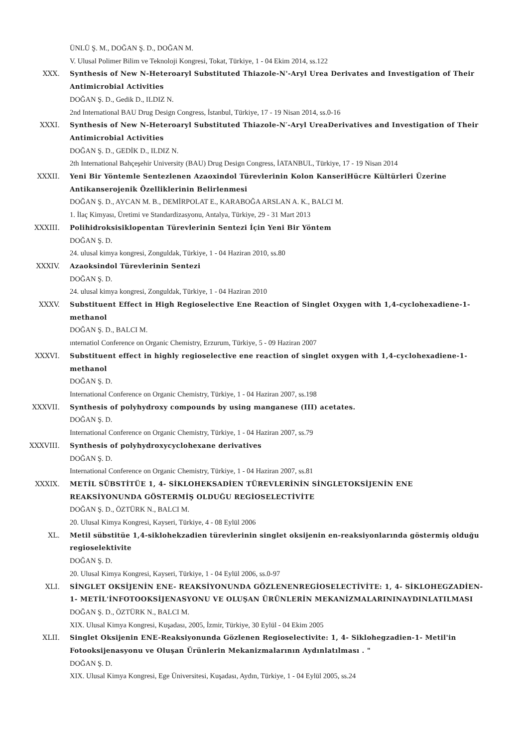ÜNLÜ Ş. M., DOĞAN Ş. D., DOĞAN M.
V. Ulusal Polimer Bilim ve Teknoloji Kongresi, Tokat, Türkiye, 1 - 04 Ekim 2014, ss.122
XXX. Synthesis of New N-Heteroaryl Substituted Thiazole-N'-Aryl Urea Derivates and Investigation of Their Antimicrobial Activities
DOĞAN Ş. D., Gedik D., ILDIZ N.
2nd International BAU Drug Design Congress, İstanbul, Türkiye, 17 - 19 Nisan 2014, ss.0-16
XXXI. Synthesis of New N-Heteroaryl Substituted Thiazole-N′-Aryl UreaDerivatives and Investigation of Their Antimicrobial Activities
DOĞAN Ş. D., GEDİK D., ILDIZ N.
2th International Bahçeşehir University (BAU) Drug Design Congress, İATANBUL, Türkiye, 17 - 19 Nisan 2014
XXXII. Yeni Bir Yöntemle Sentezlenen Azaoxindol Türevlerinin Kolon KanseriHücre Kültürleri Üzerine Antikanserojenik Özelliklerinin Belirlenmesi
DOĞAN Ş. D., AYCAN M. B., DEMİRPOLAT E., KARABOĞA ARSLAN A. K., BALCI M.
1. İlaç Kimyası, Üretimi ve Standardizasyonu, Antalya, Türkiye, 29 - 31 Mart 2013
XXXIII. Polihidroksisiklopentan Türevlerinin Sentezi İçin Yeni Bir Yöntem
DOĞAN Ş. D.
24. ulusal kimya kongresi, Zonguldak, Türkiye, 1 - 04 Haziran 2010, ss.80
XXXIV. Azaoksindol Türevlerinin Sentezi
DOĞAN Ş. D.
24. ulusal kimya kongresi, Zonguldak, Türkiye, 1 - 04 Haziran 2010
XXXV. Substituent Effect in High Regioselective Ene Reaction of Singlet Oxygen with 1,4-cyclohexadiene-1-methanol
DOĞAN Ş. D., BALCI M.
ınternatiol Conference on Organic Chemistry, Erzurum, Türkiye, 5 - 09 Haziran 2007
XXXVI. Substituent effect in highly regioselective ene reaction of singlet oxygen with 1,4-cyclohexadiene-1-methanol
DOĞAN Ş. D.
International Conference on Organic Chemistry, Türkiye, 1 - 04 Haziran 2007, ss.198
XXXVII. Synthesis of polyhydroxy compounds by using manganese (III) acetates.
DOĞAN Ş. D.
International Conference on Organic Chemistry, Türkiye, 1 - 04 Haziran 2007, ss.79
XXXVIII. Synthesis of polyhydroxycyclohexane derivatives
DOĞAN Ş. D.
International Conference on Organic Chemistry, Türkiye, 1 - 04 Haziran 2007, ss.81
XXXIX. METİL SÜBSTİTÜE 1, 4- SİKLOHEKSADİEN TÜREVLERİNİN SİNGLETOKSİJENİN ENE REAKSİYONUNDA GÖSTERMİŞ OLDUĞU REGİOSELECTİVİTE
DOĞAN Ş. D., ÖZTÜRK N., BALCI M.
20. Ulusal Kimya Kongresi, Kayseri, Türkiye, 4 - 08 Eylül 2006
XL. Metil sübstitüe 1,4-siklohekzadien türevlerinin singlet oksijenin en-reaksiyonlarında göstermiş olduğu regioselektivite
DOĞAN Ş. D.
20. Ulusal Kimya Kongresi, Kayseri, Türkiye, 1 - 04 Eylül 2006, ss.0-97
XLI. SİNGLET OKSİJENİN ENE- REAKSİYONUNDA GÖZLENENREGİOSELECTİVİTE: 1, 4- SİKLOHEGZADİEN-1- METİL'İNFOTOOKSİJENASYONU VE OLUŞAN ÜRÜNLERİN MEKANİZMALARININAYDINLATILMASI
DOĞAN Ş. D., ÖZTÜRK N., BALCI M.
XIX. Ulusal Kimya Kongresi, Kuşadası, 2005, İzmir, Türkiye, 30 Eylül - 04 Ekim 2005
XLII. Singlet Oksijenin ENE-Reaksiyonunda Gözlenen Regioselectivite: 1, 4- Siklohegzadien-1- Metil'in Fotooksijenasyonu ve Oluşan Ürünlerin Mekanizmalarının Aydınlatılması . "
DOĞAN Ş. D.
XIX. Ulusal Kimya Kongresi, Ege Üniversitesi, Kuşadası, Aydın, Türkiye, 1 - 04 Eylül 2005, ss.24